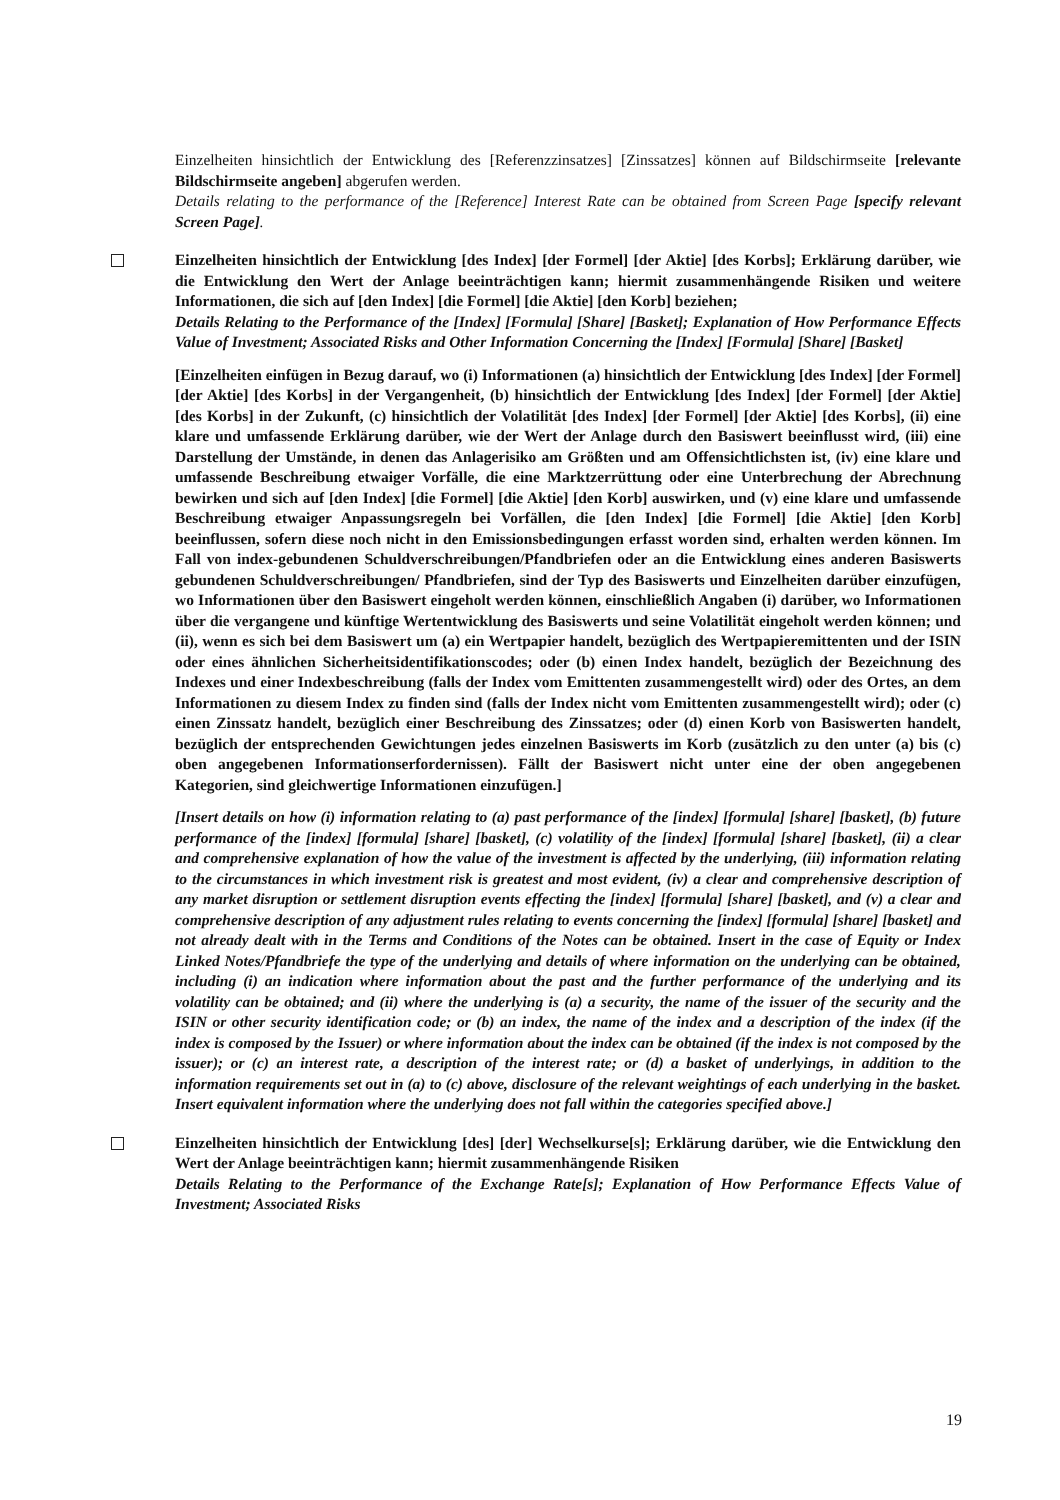Einzelheiten hinsichtlich der Entwicklung des [Referenzzinsatzes] [Zinssatzes] können auf Bildschirmseite [relevante Bildschirmseite angeben] abgerufen werden.
Details relating to the performance of the [Reference] Interest Rate can be obtained from Screen Page [specify relevant Screen Page].
Einzelheiten hinsichtlich der Entwicklung [des Index] [der Formel] [der Aktie] [des Korbs]; Erklärung darüber, wie die Entwicklung den Wert der Anlage beeinträchtigen kann; hiermit zusammenhängende Risiken und weitere Informationen, die sich auf [den Index] [die Formel] [die Aktie] [den Korb] beziehen;
Details Relating to the Performance of the [Index] [Formula] [Share] [Basket]; Explanation of How Performance Effects Value of Investment; Associated Risks and Other Information Concerning the [Index] [Formula] [Share] [Basket]
[Einzelheiten einfügen in Bezug darauf, wo (i) Informationen (a) hinsichtlich der Entwicklung [des Index] [der Formel] [der Aktie] [des Korbs] in der Vergangenheit, (b) hinsichtlich der Entwicklung [des Index] [der Formel] [der Aktie] [des Korbs] in der Zukunft, (c) hinsichtlich der Volatilität [des Index] [der Formel] [der Aktie] [des Korbs], (ii) eine klare und umfassende Erklärung darüber, wie der Wert der Anlage durch den Basiswert beeinflusst wird, (iii) eine Darstellung der Umstände, in denen das Anlagerisiko am Größten und am Offensichtlichsten ist, (iv) eine klare und umfassende Beschreibung etwaiger Vorfälle, die eine Marktzerrüttung oder eine Unterbrechung der Abrechnung bewirken und sich auf [den Index] [die Formel] [die Aktie] [den Korb] auswirken, und (v) eine klare und umfassende Beschreibung etwaiger Anpassungsregeln bei Vorfällen, die [den Index] [die Formel] [die Aktie] [den Korb] beeinflussen, sofern diese noch nicht in den Emissionsbedingungen erfasst worden sind, erhalten werden können. Im Fall von index-gebundenen Schuldverschreibungen/Pfandbriefen oder an die Entwicklung eines anderen Basiswerts gebundenen Schuldverschreibungen/ Pfandbriefen, sind der Typ des Basiswerts und Einzelheiten darüber einzufügen, wo Informationen über den Basiswert eingeholt werden können, einschließlich Angaben (i) darüber, wo Informationen über die vergangene und künftige Wertentwicklung des Basiswerts und seine Volatilität eingeholt werden können; und (ii), wenn es sich bei dem Basiswert um (a) ein Wertpapier handelt, bezüglich des Wertpapieremittenten und der ISIN oder eines ähnlichen Sicherheitsidentifikationscodes; oder (b) einen Index handelt, bezüglich der Bezeichnung des Indexes und einer Indexbeschreibung (falls der Index vom Emittenten zusammengestellt wird) oder des Ortes, an dem Informationen zu diesem Index zu finden sind (falls der Index nicht vom Emittenten zusammengestellt wird); oder (c) einen Zinssatz handelt, bezüglich einer Beschreibung des Zinssatzes; oder (d) einen Korb von Basiswerten handelt, bezüglich der entsprechenden Gewichtungen jedes einzelnen Basiswerts im Korb (zusätzlich zu den unter (a) bis (c) oben angegebenen Informationserfordernissen). Fällt der Basiswert nicht unter eine der oben angegebenen Kategorien, sind gleichwertige Informationen einzufügen.]
[Insert details on how (i) information relating to (a) past performance of the [index] [formula] [share] [basket], (b) future performance of the [index] [formula] [share] [basket], (c) volatility of the [index] [formula] [share] [basket], (ii) a clear and comprehensive explanation of how the value of the investment is affected by the underlying, (iii) information relating to the circumstances in which investment risk is greatest and most evident, (iv) a clear and comprehensive description of any market disruption or settlement disruption events effecting the [index] [formula] [share] [basket], and (v) a clear and comprehensive description of any adjustment rules relating to events concerning the [index] [formula] [share] [basket] and not already dealt with in the Terms and Conditions of the Notes can be obtained. Insert in the case of Equity or Index Linked Notes/Pfandbriefe the type of the underlying and details of where information on the underlying can be obtained, including (i) an indication where information about the past and the further performance of the underlying and its volatility can be obtained; and (ii) where the underlying is (a) a security, the name of the issuer of the security and the ISIN or other security identification code; or (b) an index, the name of the index and a description of the index (if the index is composed by the Issuer) or where information about the index can be obtained (if the index is not composed by the issuer); or (c) an interest rate, a description of the interest rate; or (d) a basket of underlyings, in addition to the information requirements set out in (a) to (c) above, disclosure of the relevant weightings of each underlying in the basket. Insert equivalent information where the underlying does not fall within the categories specified above.]
Einzelheiten hinsichtlich der Entwicklung [des] [der] Wechselkurse[s]; Erklärung darüber, wie die Entwicklung den Wert der Anlage beeinträchtigen kann; hiermit zusammenhängende Risiken
Details Relating to the Performance of the Exchange Rate[s]; Explanation of How Performance Effects Value of Investment; Associated Risks
19